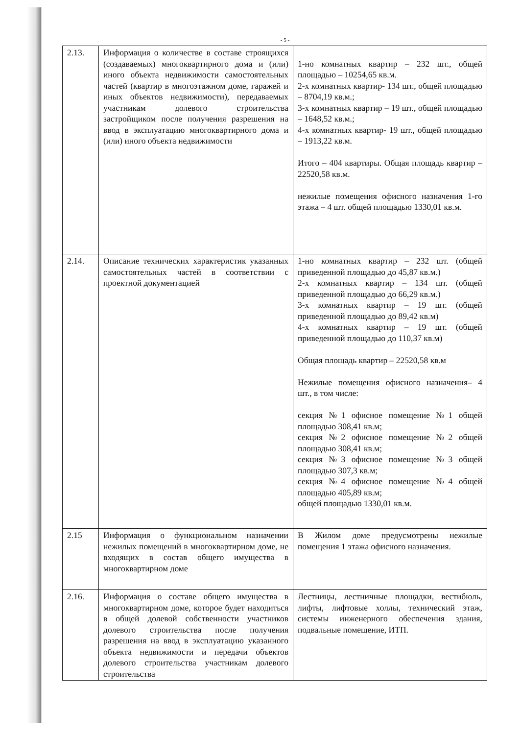- 5 -
| 2.13. | Информация о количестве в составе строящихся (создаваемых) многоквартирного дома и (или) иного объекта недвижимости самостоятельных частей (квартир в многоэтажном доме, гаражей и иных объектов недвижимости), передаваемых участникам долевого строительства застройщиком после получения разрешения на ввод в эксплуатацию многоквартирного дома и (или) иного объекта недвижимости | 1-но комнатных квартир – 232 шт., общей площадью – 10254,65 кв.м. 2-х комнатных квартир- 134 шт., общей площадью – 8704,19 кв.м.; 3-х комнатных квартир – 19 шт., общей площадью – 1648,52 кв.м.; 4-х комнатных квартир- 19 шт., общей площадью – 1913,22 кв.м. Итого – 404 квартиры. Общая площадь квартир – 22520,58 кв.м. нежилые помещения офисного назначения 1-го этажа – 4 шт. общей площадью 1330,01 кв.м. |
| 2.14. | Описание технических характеристик указанных самостоятельных частей в соответствии с проектной документацией | 1-но комнатных квартир – 232 шт. (общей приведенной площадью до 45,87 кв.м.) 2-х комнатных квартир – 134 шт. (общей приведенной площадью до 66,29 кв.м.) 3-х комнатных квартир – 19 шт. (общей приведенной площадью до 89,42 кв.м) 4-х комнатных квартир – 19 шт. (общей приведенной площадью до 110,37 кв.м) Общая площадь квартир – 22520,58 кв.м Нежилые помещения офисного назначения– 4 шт., в том числе: секция №1 офисное помещение №1 общей площадью 308,41 кв.м; секция №2 офисное помещение №2 общей площадью 308,41 кв.м; секция №3 офисное помещение №3 общей площадью 307,3 кв.м; секция №4 офисное помещение №4 общей площадью 405,89 кв.м; общей площадью 1330,01 кв.м. |
| 2.15 | Информация о функциональном назначении нежилых помещений в многоквартирном доме, не входящих в состав общего имущества в многоквартирном доме | В Жилом доме предусмотрены нежилые помещения 1 этажа офисного назначения. |
| 2.16. | Информация о составе общего имущества в многоквартирном доме, которое будет находиться в общей долевой собственности участников долевого строительства после получения разрешения на ввод в эксплуатацию указанного объекта недвижимости и передачи объектов долевого строительства участникам долевого строительства | Лестницы, лестничные площадки, вестибюль, лифты, лифтовые холлы, технический этаж, системы инженерного обеспечения здания, подвальные помещение, ИТП. |